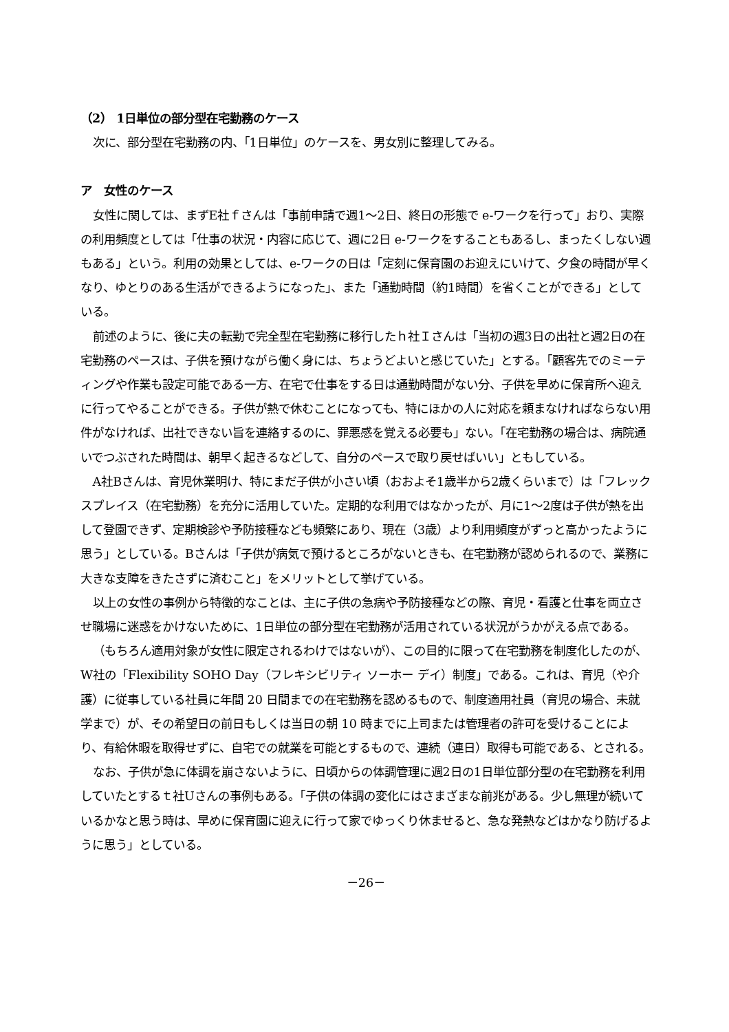（2） 1日単位の部分型在宅勤務のケース
次に、部分型在宅勤務の内、「1日単位」のケースを、男女別に整理してみる。
ア　女性のケース
女性に関しては、まずE社ｆさんは「事前申請で週1～2日、終日の形態で e-ワークを行って」おり、実際の利用頻度としては「仕事の状況・内容に応じて、週に2日 e-ワークをすることもあるし、まったくしない週もある」という。利用の効果としては、e-ワークの日は「定刻に保育園のお迎えにいけて、夕食の時間が早くなり、ゆとりのある生活ができるようになった」、また「通勤時間（約1時間）を省くことができる」としている。
前述のように、後に夫の転勤で完全型在宅勤務に移行したｈ社Ｉさんは「当初の週3日の出社と週2日の在宅勤務のペースは、子供を預けながら働く身には、ちょうどよいと感じていた」とする。「顧客先でのミーティングや作業も設定可能である一方、在宅で仕事をする日は通勤時間がない分、子供を早めに保育所へ迎えに行ってやることができる。子供が熱で休むことになっても、特にほかの人に対応を頼まなければならない用件がなければ、出社できない旨を連絡するのに、罪悪感を覚える必要も」ない。「在宅勤務の場合は、病院通いでつぶされた時間は、朝早く起きるなどして、自分のペースで取り戻せばいい」ともしている。
A社Bさんは、育児休業明け、特にまだ子供が小さい頃（おおよそ1歳半から2歳くらいまで）は「フレックスプレイス（在宅勤務）を充分に活用していた。定期的な利用ではなかったが、月に1～2度は子供が熱を出して登園できず、定期検診や予防接種なども頻繁にあり、現在（3歳）より利用頻度がずっと高かったように思う」としている。Bさんは「子供が病気で預けるところがないときも、在宅勤務が認められるので、業務に大きな支障をきたさずに済むこと」をメリットとして挙げている。
以上の女性の事例から特徴的なことは、主に子供の急病や予防接種などの際、育児・看護と仕事を両立させ職場に迷惑をかけないために、1日単位の部分型在宅勤務が活用されている状況がうかがえる点である。
（もちろん適用対象が女性に限定されるわけではないが）、この目的に限って在宅勤務を制度化したのが、W社の「Flexibility SOHO Day（フレキシビリティ ソーホー デイ）制度」である。これは、育児（や介護）に従事している社員に年間 20 日間までの在宅勤務を認めるもので、制度適用社員（育児の場合、未就学まで）が、その希望日の前日もしくは当日の朝 10 時までに上司または管理者の許可を受けることにより、有給休暇を取得せずに、自宅での就業を可能とするもので、連続（連日）取得も可能である、とされる。
なお、子供が急に体調を崩さないように、日頃からの体調管理に週2日の1日単位部分型の在宅勤務を利用していたとするｔ社Uさんの事例もある。「子供の体調の変化にはさまざまな前兆がある。少し無理が続いているかなと思う時は、早めに保育園に迎えに行って家でゆっくり休ませると、急な発熱などはかなり防げるように思う」としている。
－26－